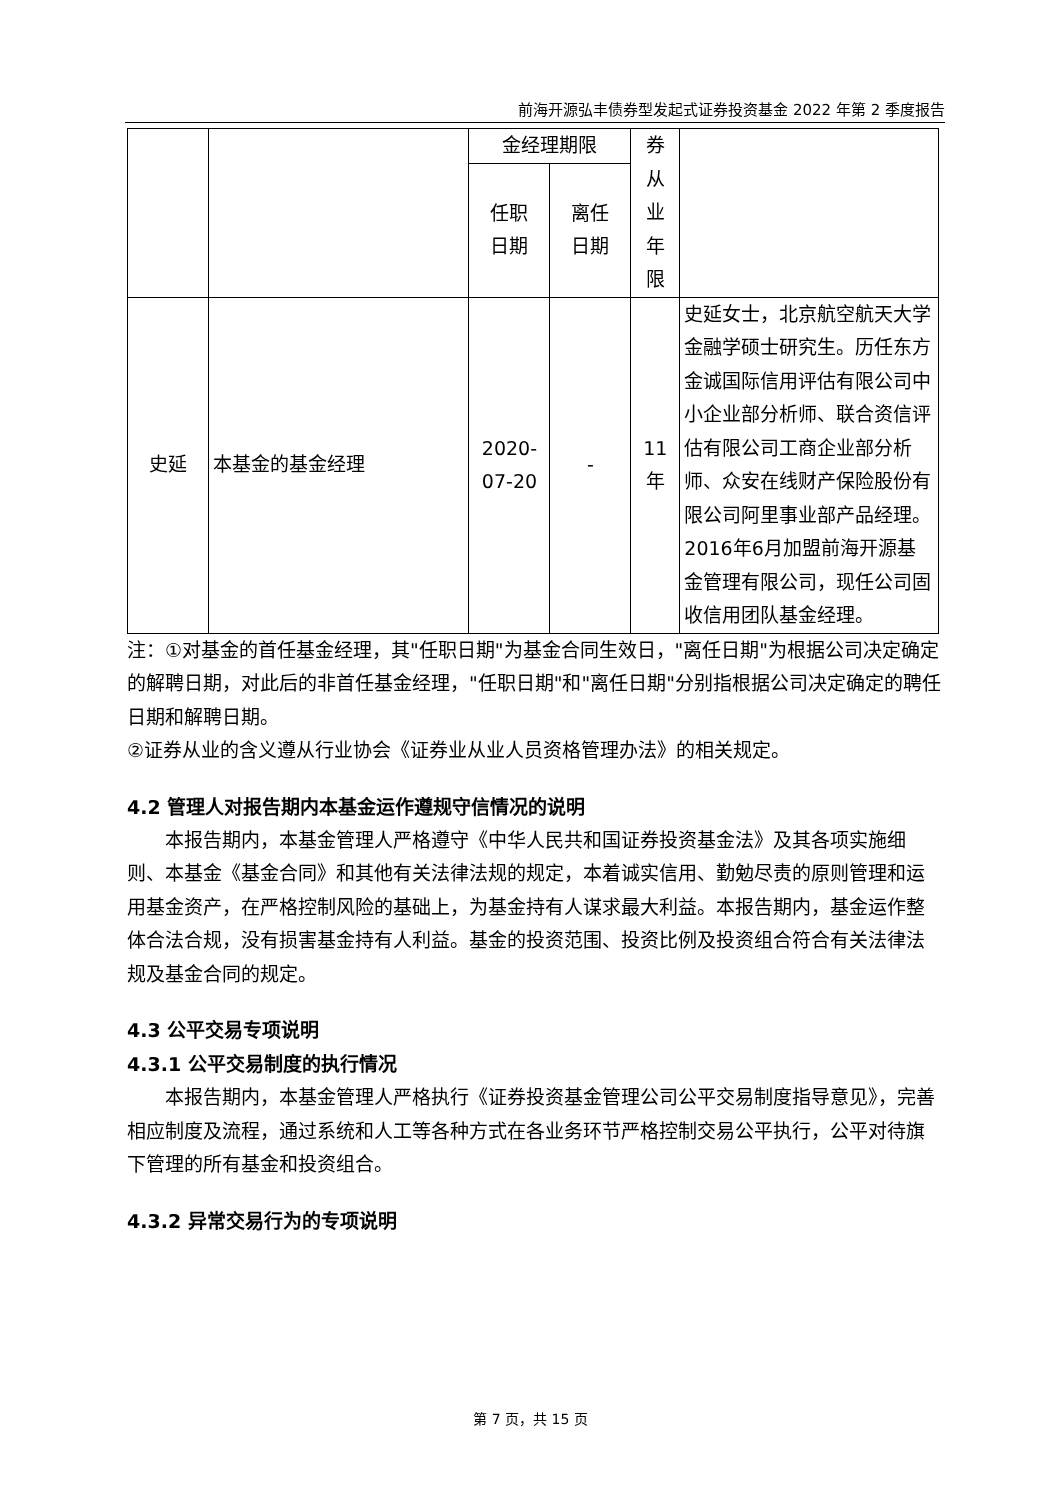前海开源弘丰债券型发起式证券投资基金 2022 年第 2 季度报告
| | | 金经理期限 | | 券 从 业 年 限 | |
| | | 任职 日期 | 离任 日期 | | |
| 史延 | 本基金的基金经理 | 2020- 07-20 | - | 11 年 | 史延女士，北京航空航天大学金融学硕士研究生。历任东方金诚国际信用评估有限公司中小企业部分析师、联合资信评估有限公司工商企业部分析师、众安在线财产保险股份有限公司阿里事业部产品经理。2016年6月加盟前海开源基金管理有限公司，现任公司固收信用团队基金经理。 |
注：①对基金的首任基金经理，其"任职日期"为基金合同生效日，"离任日期"为根据公司决定确定的解聘日期，对此后的非首任基金经理，"任职日期"和"离任日期"分别指根据公司决定确定的聘任日期和解聘日期。
②证券从业的含义遵从行业协会《证券业从业人员资格管理办法》的相关规定。
4.2 管理人对报告期内本基金运作遵规守信情况的说明
本报告期内，本基金管理人严格遵守《中华人民共和国证券投资基金法》及其各项实施细则、本基金《基金合同》和其他有关法律法规的规定，本着诚实信用、勤勉尽责的原则管理和运用基金资产，在严格控制风险的基础上，为基金持有人谋求最大利益。本报告期内，基金运作整体合法合规，没有损害基金持有人利益。基金的投资范围、投资比例及投资组合符合有关法律法规及基金合同的规定。
4.3 公平交易专项说明
4.3.1 公平交易制度的执行情况
本报告期内，本基金管理人严格执行《证券投资基金管理公司公平交易制度指导意见》，完善相应制度及流程，通过系统和人工等各种方式在各业务环节严格控制交易公平执行，公平对待旗下管理的所有基金和投资组合。
4.3.2 异常交易行为的专项说明
第 7 页，共 15 页